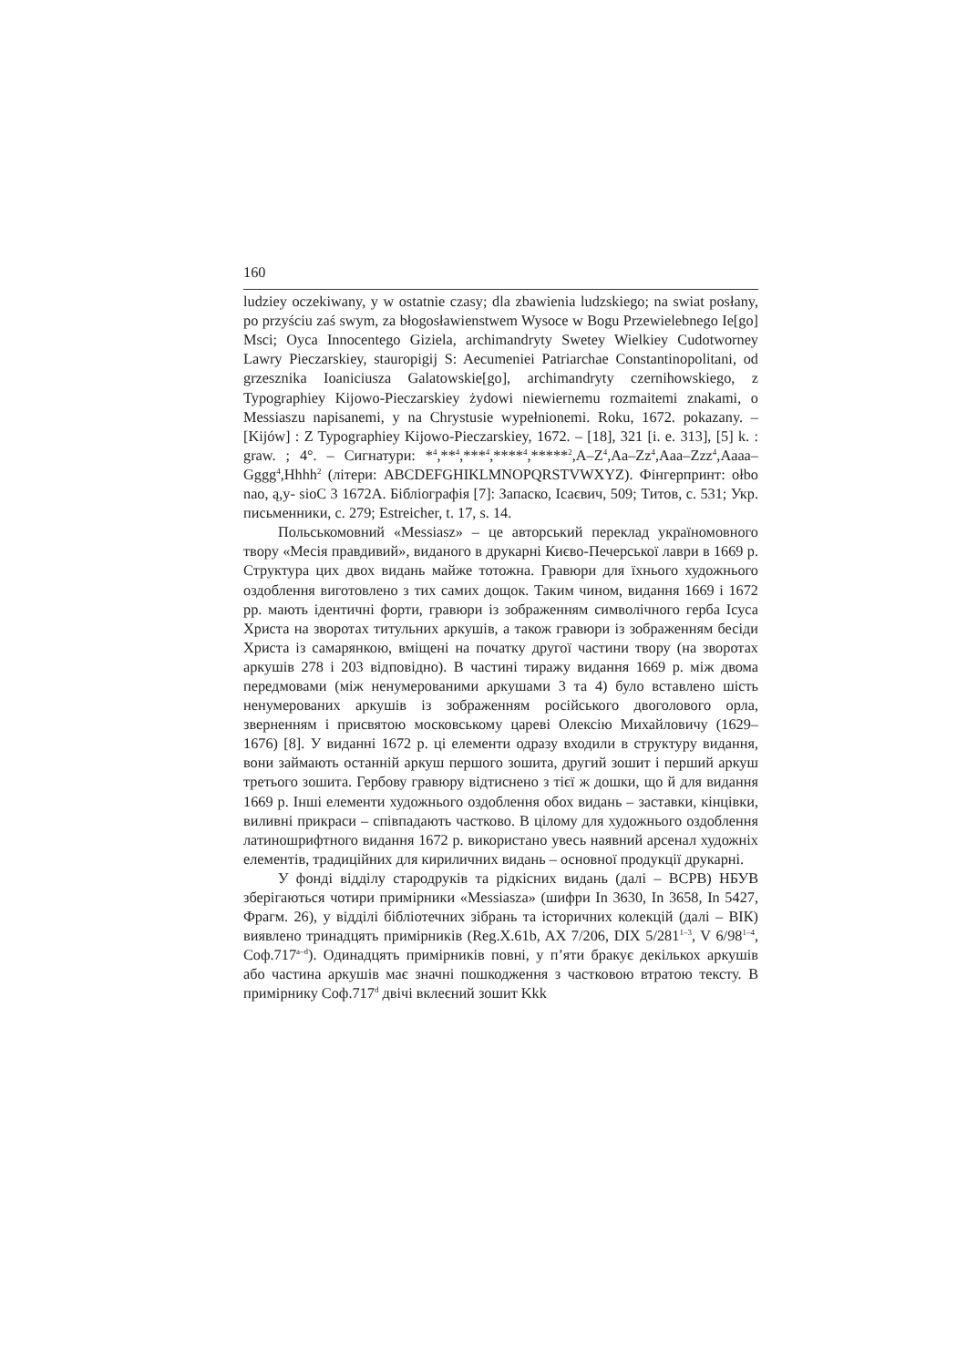160
ludziey oczekiwany, y w ostatnie czasy; dla zbawienia ludzskiego; na swiat posłany, po przyściu zaś swym, za błogosławienstwem Wysoce w Bogu Przewielebnego Ie[go] Msci; Oyca Innocentego Giziela, archimandryty Swetey Wielkiey Cudotworney Lawry Pieczarskiey, stauropigij S: Aecumeniei Patriarchae Constantinopolitani, od grzesznika Ioaniciusza Galatowskie[go], archimandryty czernihowskiego, z Typographiey Kijowo-Pieczarskiey żydowi niewiernemu rozmaitemi znakami, o Messiaszu napisanemi, y na Chrystusie wypełnionemi. Roku, 1672. pokazany. – [Kijów] : Z Typographiey Kijowo-Pieczarskiey, 1672. – [18], 321 [i. e. 313], [5] k. : graw. ; 4°. – Сигнатури: *<sup>4</sup>,**<sup>4</sup>,***<sup>4</sup>,****<sup>4</sup>,*****<sup>2</sup>,A–Z<sup>4</sup>,Aa–Zz<sup>4</sup>,Aaa–Zzz<sup>4</sup>,Aaaa–Gggg<sup>4</sup>,Hhhh<sup>2</sup> (літери: ABCDEFGHIKLMNOPQRSTVWXYZ). Фінгерпринт: ołbo nao, ą,y- sioC 3 1672A. Бібліографія [7]: Запаско, Ісаєвич, 509; Титов, с. 531; Укр. письменники, с. 279; Estreicher, t. 17, s. 14.
Польськомовний «Messiasz» – це авторський переклад україномовного твору «Месія правдивий», виданого в друкарні Києво-Печерської лаври в 1669 р. Структура цих двох видань майже тотожна. Гравюри для їхнього художнього оздоблення виготовлено з тих самих дощок. Таким чином, видання 1669 і 1672 рр. мають ідентичні форти, гравюри із зображенням символічного герба Ісуса Христа на зворотах титульних аркушів, а також гравюри із зображенням бесіди Христа із самарянкою, вміщені на початку другої частини твору (на зворотах аркушів 278 і 203 відповідно). В частині тиражу видання 1669 р. між двома передмовами (між ненумерованими аркушами 3 та 4) було вставлено шість ненумерованих аркушів із зображенням російського двоголового орла, зверненням і присвятою московському цареві Олексію Михайловичу (1629–1676) [8]. У виданні 1672 р. ці елементи одразу входили в структуру видання, вони займають останній аркуш першого зошита, другий зошит і перший аркуш третього зошита. Гербову гравюру відтиснено з тієї ж дошки, що й для видання 1669 р. Інші елементи художнього оздоблення обох видань – заставки, кінцівки, виливні прикраси – співпадають частково. В цілому для художнього оздоблення латиношрифтного видання 1672 р. використано увесь наявний арсенал художніх елементів, традиційних для кириличних видань – основної продукції друкарні.
У фонді відділу стародруків та рідкісних видань (далі – ВСРВ) НБУВ зберігаються чотири примірники «Messiasza» (шифри In 3630, In 3658, In 5427, Фрагм. 26), у відділі бібліотечних зібрань та історичних колекцій (далі – ВІК) виявлено тринадцять примірників (Reg.X.61b, AX 7/206, DIX 5/281<sup>1–3</sup>, V 6/98<sup>1–4</sup>, Соф.717<sup>a–d</sup>). Одинадцять примірників повні, у п’яти бракує декількох аркушів або частина аркушів має значні пошкодження з частковою втратою тексту. В примірнику Соф.717<sup>d</sup> двічі вклеєний зошит Kkk